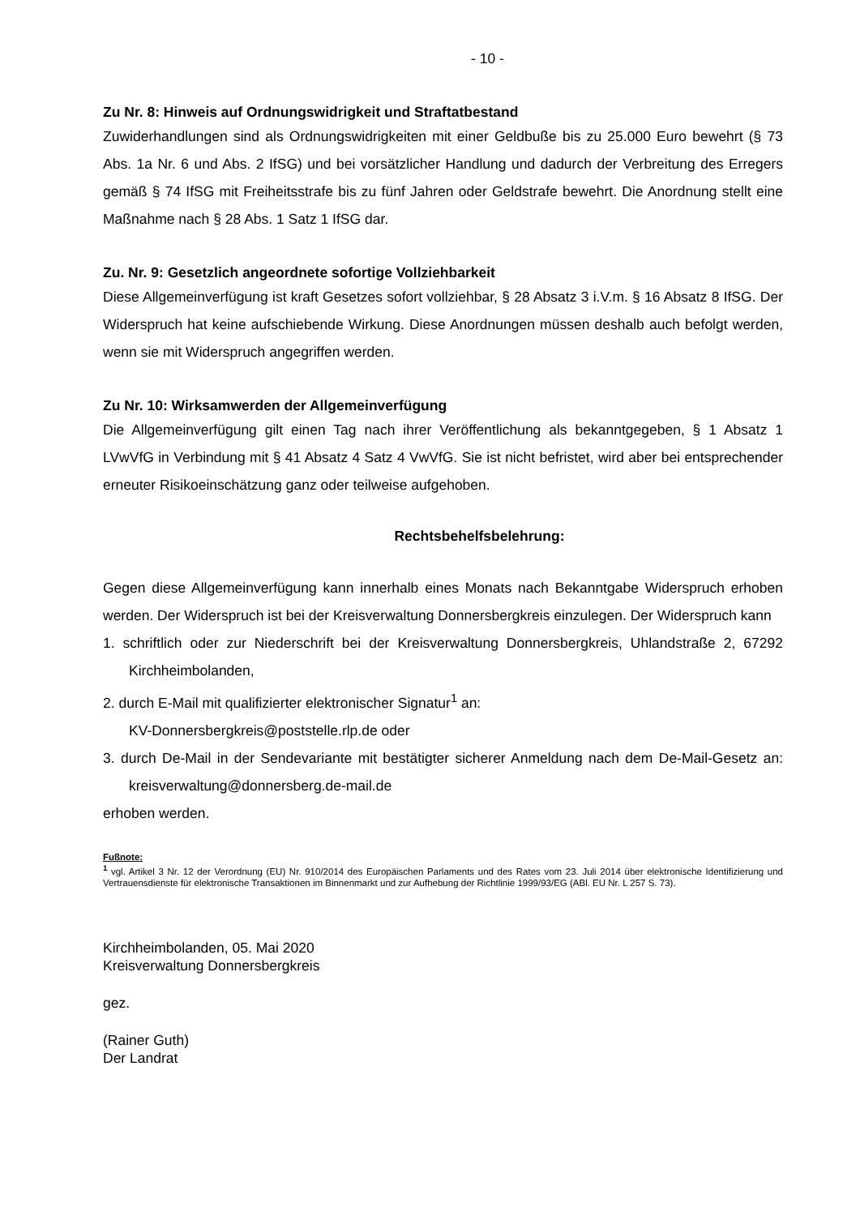- 10 -
Zu Nr. 8: Hinweis auf Ordnungswidrigkeit und Straftatbestand
Zuwiderhandlungen sind als Ordnungswidrigkeiten mit einer Geldbuße bis zu 25.000 Euro bewehrt (§ 73 Abs. 1a Nr. 6 und Abs. 2 IfSG) und bei vorsätzlicher Handlung und dadurch der Verbreitung des Erregers gemäß § 74 IfSG mit Freiheitsstrafe bis zu fünf Jahren oder Geldstrafe bewehrt. Die Anordnung stellt eine Maßnahme nach § 28 Abs. 1 Satz 1 IfSG dar.
Zu. Nr. 9: Gesetzlich angeordnete sofortige Vollziehbarkeit
Diese Allgemeinverfügung ist kraft Gesetzes sofort vollziehbar, § 28 Absatz 3 i.V.m. § 16 Absatz 8 IfSG. Der Widerspruch hat keine aufschiebende Wirkung. Diese Anordnungen müssen deshalb auch befolgt werden, wenn sie mit Widerspruch angegriffen werden.
Zu Nr. 10: Wirksamwerden der Allgemeinverfügung
Die Allgemeinverfügung gilt einen Tag nach ihrer Veröffentlichung als bekanntgegeben, § 1 Absatz 1 LVwVfG in Verbindung mit § 41 Absatz 4 Satz 4 VwVfG. Sie ist nicht befristet, wird aber bei entsprechender erneuter Risikoeinschätzung ganz oder teilweise aufgehoben.
Rechtsbehelfsbelehrung:
Gegen diese Allgemeinverfügung kann innerhalb eines Monats nach Bekanntgabe Widerspruch erhoben werden. Der Widerspruch ist bei der Kreisverwaltung Donnersbergkreis einzulegen. Der Widerspruch kann
1. schriftlich oder zur Niederschrift bei der Kreisverwaltung Donnersbergkreis, Uhlandstraße 2, 67292 Kirchheimbolanden,
2. durch E-Mail mit qualifizierter elektronischer Signatur<sup>1</sup> an:
KV-Donnersbergkreis@poststelle.rlp.de oder
3. durch De-Mail in der Sendevariante mit bestätigter sicherer Anmeldung nach dem De-Mail-Gesetz an: kreisverwaltung@donnersberg.de-mail.de
erhoben werden.
Fußnote:
<sup>1</sup> vgl. Artikel 3 Nr. 12 der Verordnung (EU) Nr. 910/2014 des Europäischen Parlaments und des Rates vom 23. Juli 2014 über elektronische Identifizierung und Vertrauensdienste für elektronische Transaktionen im Binnenmarkt und zur Aufhebung der Richtlinie 1999/93/EG (ABl. EU Nr. L 257 S. 73).
Kirchheimbolanden, 05. Mai 2020
Kreisverwaltung Donnersbergkreis
gez.
(Rainer Guth)
Der Landrat